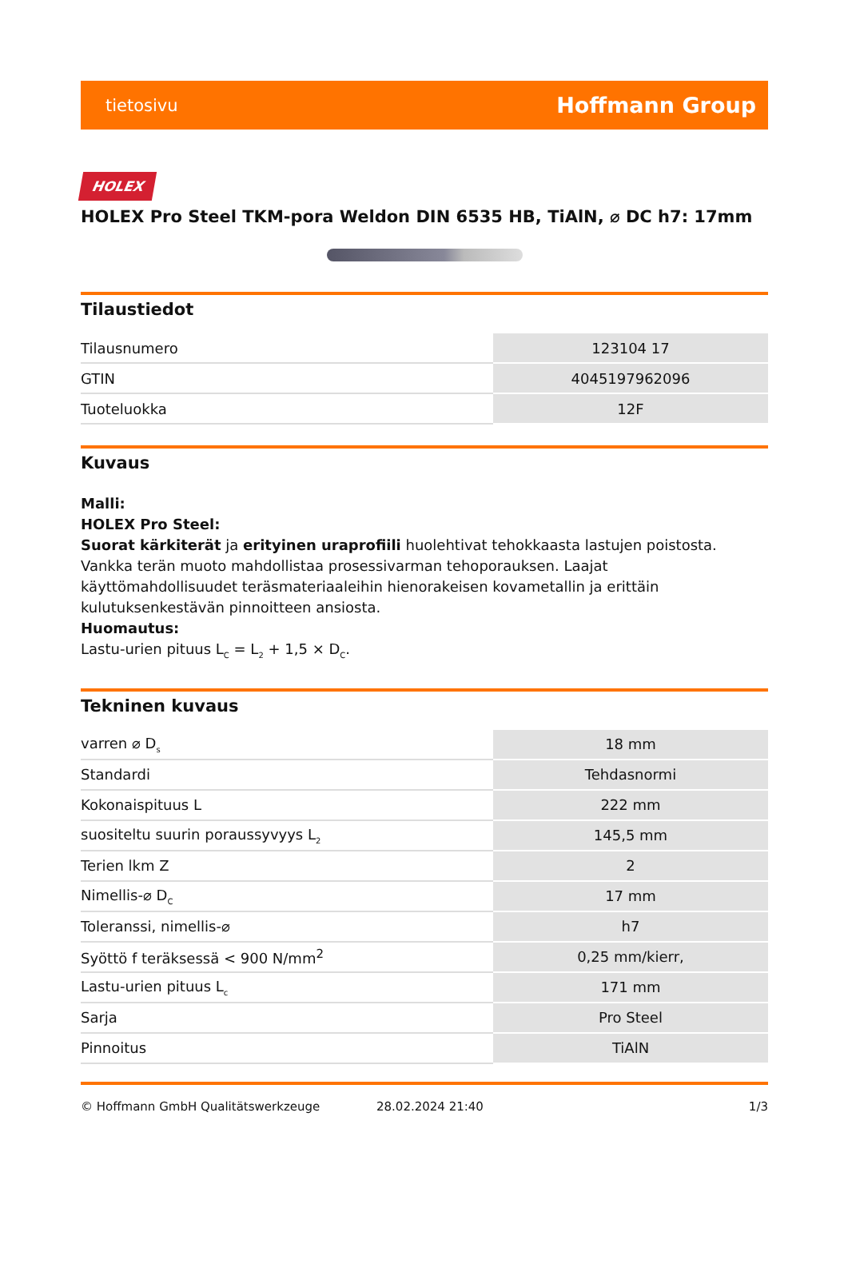tietosivu Hoffmann Group
HOLEX
HOLEX Pro Steel TKM-pora Weldon DIN 6535 HB, TiAlN, ⌀ DC h7: 17mm
Tilaustiedot
| Tilausnumero | 123104 17 |
| GTIN | 4045197962096 |
| Tuoteluokka | 12F |
Kuvaus
Malli:
HOLEX Pro Steel:
Suorat kärkiterät ja erityinen uraprofiili huolehtivat tehokkaasta lastujen poistosta. Vankka terän muoto mahdollistaa prosessivarman tehoporauksen. Laajat käyttömahdollisuudet teräsmateriaaleihin hienorakeisen kovametallin ja erittäin kulutuksenkestävän pinnoitteen ansiosta.
Huomautus:
Lastu-urien pituus L<sub>C</sub> = L<sub>2</sub> + 1,5 × D<sub>C</sub>.
Tekninen kuvaus
| varren ⌀ D<sub>s</sub> | 18 mm |
| Standardi | Tehdasnormi |
| Kokonaispituus L | 222 mm |
| suositeltu suurin poraussyvyys L<sub>2</sub> | 145,5 mm |
| Terien lkm Z | 2 |
| Nimellis-⌀ D<sub>C</sub> | 17 mm |
| Toleranssi, nimellis-⌀ | h7 |
| Syöttö f teräksessä < 900 N/mm<sup>2</sup> | 0,25 mm/kierr, |
| Lastu-urien pituus L<sub>c</sub> | 171 mm |
| Sarja | Pro Steel |
| Pinnoitus | TiAlN |
© Hoffmann GmbH Qualitätswerkzeuge 28.02.2024 21:40 1/3